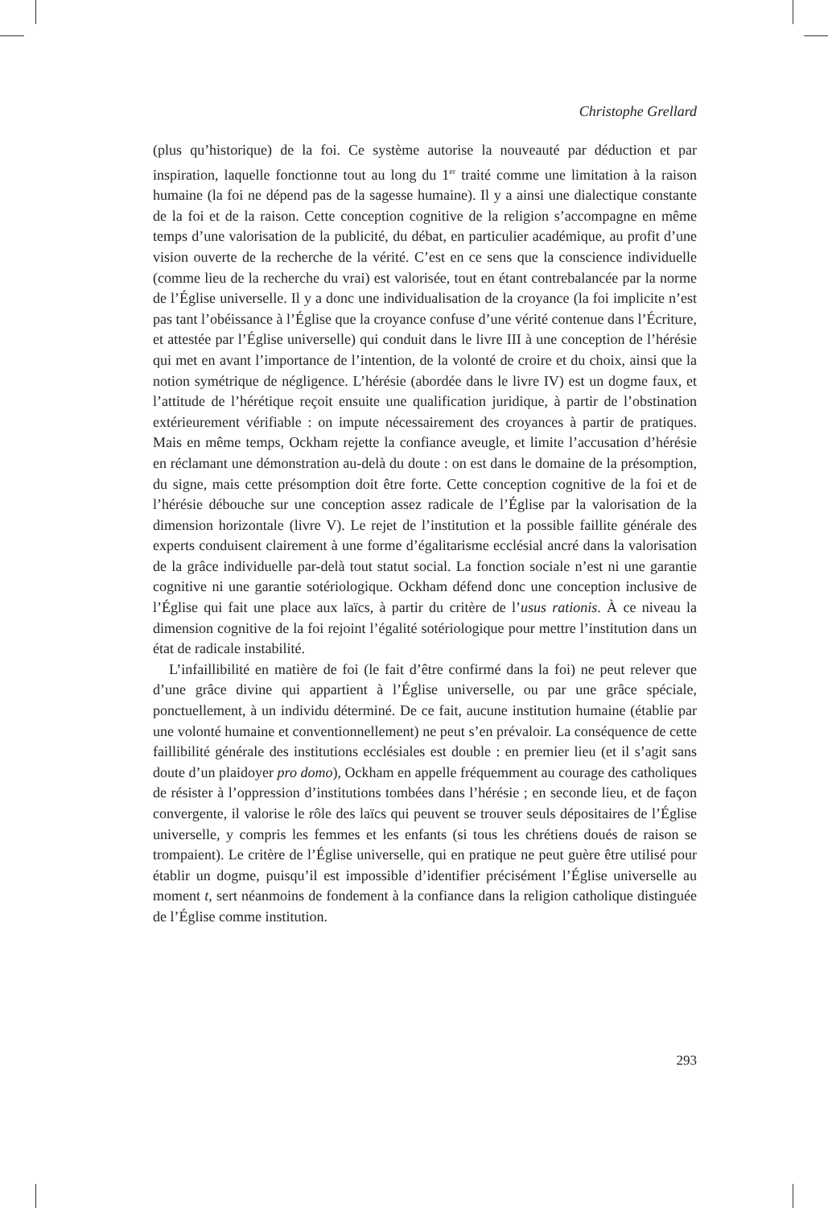Christophe Grellard
(plus qu’historique) de la foi. Ce système autorise la nouveauté par déduction et par inspiration, laquelle fonctionne tout au long du 1<sup>er</sup> traité comme une limitation à la raison humaine (la foi ne dépend pas de la sagesse humaine). Il y a ainsi une dialectique constante de la foi et de la raison. Cette conception cognitive de la religion s’accompagne en même temps d’une valorisation de la publicité, du débat, en particulier académique, au profit d’une vision ouverte de la recherche de la vérité. C’est en ce sens que la conscience individuelle (comme lieu de la recherche du vrai) est valorisée, tout en étant contrebalancée par la norme de l’Église universelle. Il y a donc une individualisation de la croyance (la foi implicite n’est pas tant l’obéissance à l’Église que la croyance confuse d’une vérité contenue dans l’Écriture, et attestée par l’Église universelle) qui conduit dans le livre III à une conception de l’hérésie qui met en avant l’importance de l’intention, de la volonté de croire et du choix, ainsi que la notion symétrique de négligence. L’hérésie (abordée dans le livre IV) est un dogme faux, et l’attitude de l’hérétique reçoit ensuite une qualification juridique, à partir de l’obstination extérieurement vérifiable : on impute nécessairement des croyances à partir de pratiques. Mais en même temps, Ockham rejette la confiance aveugle, et limite l’accusation d’hérésie en réclamant une démonstration au-delà du doute : on est dans le domaine de la présomption, du signe, mais cette présomption doit être forte. Cette conception cognitive de la foi et de l’hérésie débouche sur une conception assez radicale de l’Église par la valorisation de la dimension horizontale (livre V). Le rejet de l’institution et la possible faillite générale des experts conduisent clairement à une forme d’égalitarisme ecclésial ancré dans la valorisation de la grâce individuelle par-delà tout statut social. La fonction sociale n’est ni une garantie cognitive ni une garantie sotériologique. Ockham défend donc une conception inclusive de l’Église qui fait une place aux laïcs, à partir du critère de l’usus rationis. À ce niveau la dimension cognitive de la foi rejoint l’égalité sotériologique pour mettre l’institution dans un état de radicale instabilité.
L’infaillibilité en matière de foi (le fait d’être confirmé dans la foi) ne peut relever que d’une grâce divine qui appartient à l’Église universelle, ou par une grâce spéciale, ponctuellement, à un individu déterminé. De ce fait, aucune institution humaine (établie par une volonté humaine et conventionnellement) ne peut s’en prévaloir. La conséquence de cette faillibilité générale des institutions ecclésiales est double : en premier lieu (et il s’agit sans doute d’un plaidoyer pro domo), Ockham en appelle fréquemment au courage des catholiques de résister à l’oppression d’institutions tombées dans l’hérésie ; en seconde lieu, et de façon convergente, il valorise le rôle des laïcs qui peuvent se trouver seuls dépositaires de l’Église universelle, y compris les femmes et les enfants (si tous les chrétiens doués de raison se trompaient). Le critère de l’Église universelle, qui en pratique ne peut guère être utilisé pour établir un dogme, puisqu’il est impossible d’identifier précisément l’Église universelle au moment t, sert néanmoins de fondement à la confiance dans la religion catholique distinguée de l’Église comme institution.
293